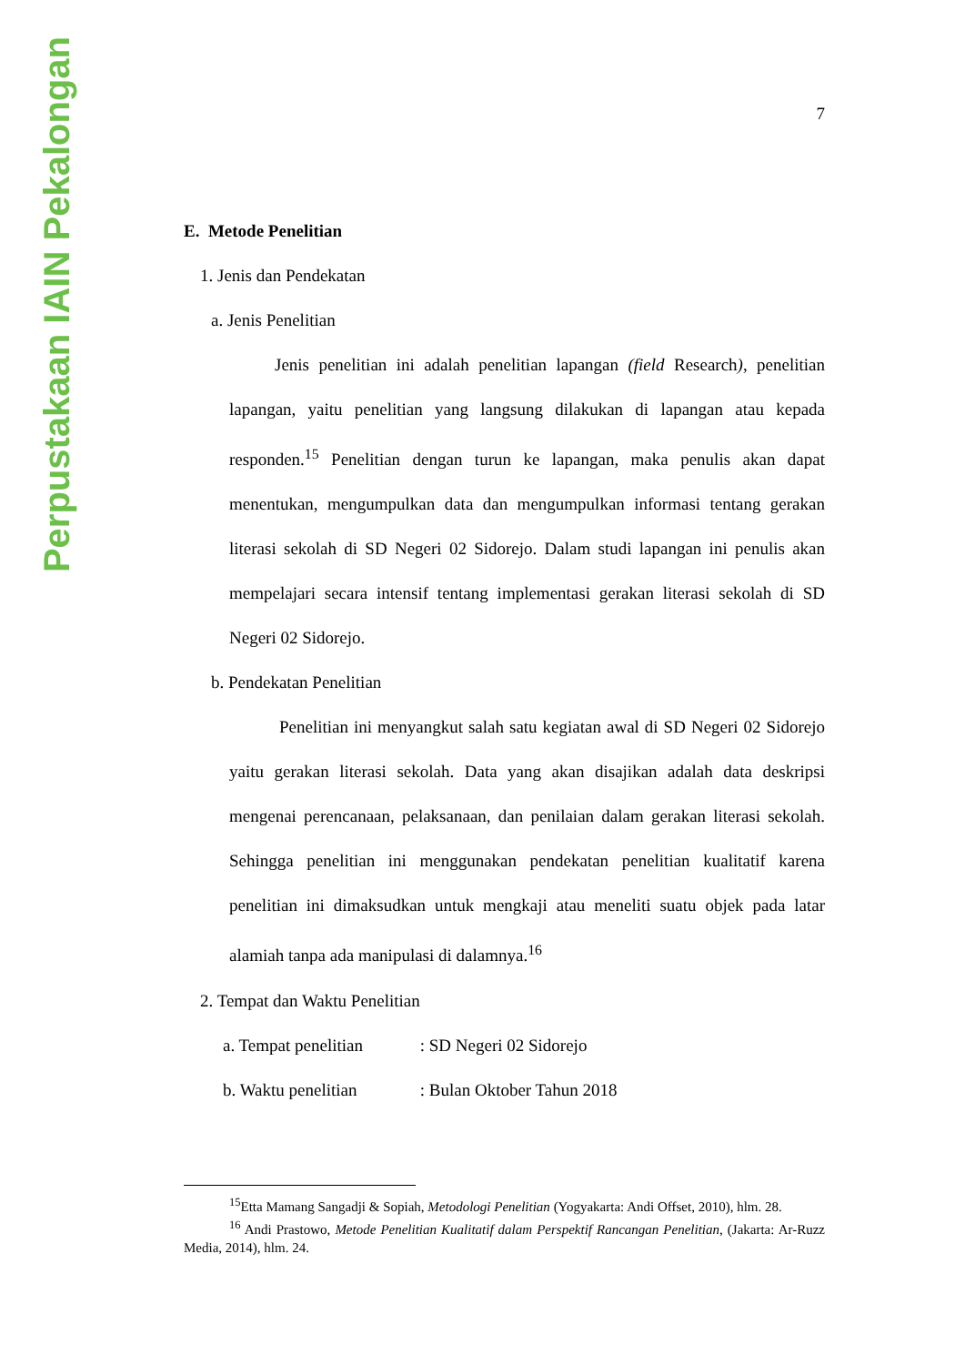Perpustakaan IAIN Pekalongan
7
E. Metode Penelitian
1. Jenis dan Pendekatan
a. Jenis Penelitian
Jenis penelitian ini adalah penelitian lapangan (field Research), penelitian lapangan, yaitu penelitian yang langsung dilakukan di lapangan atau kepada responden.<sup>15</sup> Penelitian dengan turun ke lapangan, maka penulis akan dapat menentukan, mengumpulkan data dan mengumpulkan informasi tentang gerakan literasi sekolah di SD Negeri 02 Sidorejo. Dalam studi lapangan ini penulis akan mempelajari secara intensif tentang implementasi gerakan literasi sekolah di SD Negeri 02 Sidorejo.
b. Pendekatan Penelitian
Penelitian ini menyangkut salah satu kegiatan awal di SD Negeri 02 Sidorejo yaitu gerakan literasi sekolah. Data yang akan disajikan adalah data deskripsi mengenai perencanaan, pelaksanaan, dan penilaian dalam gerakan literasi sekolah. Sehingga penelitian ini menggunakan pendekatan penelitian kualitatif karena penelitian ini dimaksudkan untuk mengkaji atau meneliti suatu objek pada latar alamiah tanpa ada manipulasi di dalamnya.<sup>16</sup>
2. Tempat dan Waktu Penelitian
a. Tempat penelitian : SD Negeri 02 Sidorejo
b. Waktu penelitian : Bulan Oktober Tahun 2018
<sup>15</sup> Etta Mamang Sangadji & Sopiah, Metodologi Penelitian (Yogyakarta: Andi Offset, 2010), hlm. 28.
<sup>16</sup> Andi Prastowo, Metode Penelitian Kualitatif dalam Perspektif Rancangan Penelitian, (Jakarta: Ar-Ruzz Media, 2014), hlm. 24.